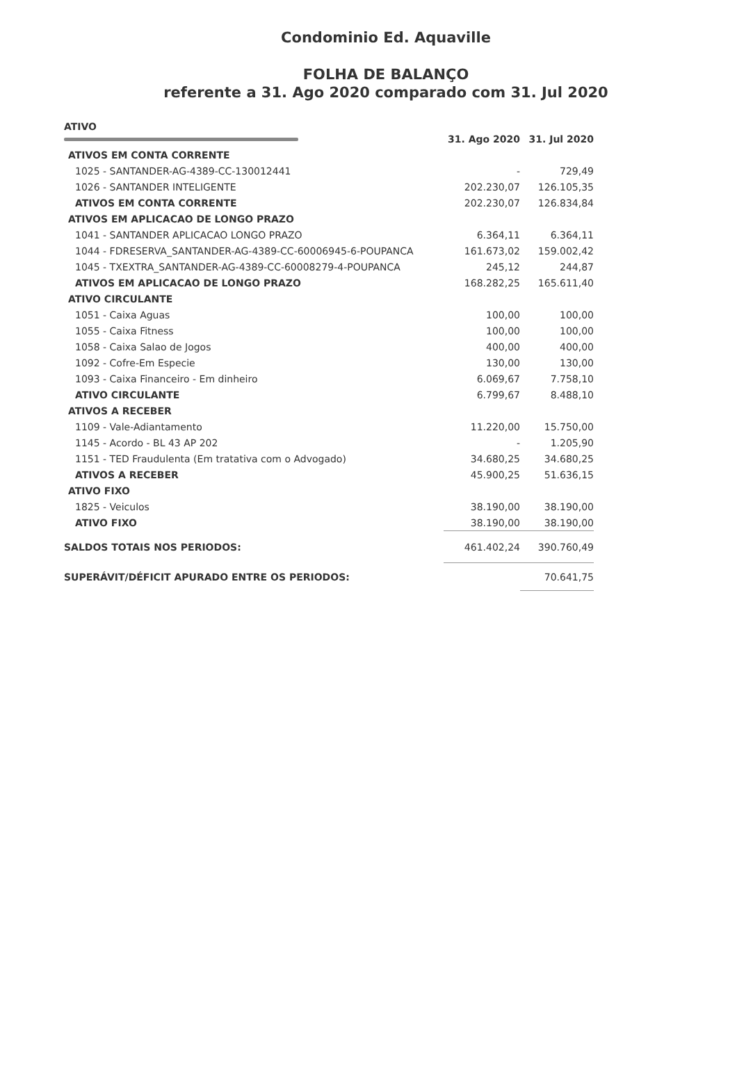Condominio Ed. Aquaville
FOLHA DE BALANÇO
referente a 31. Ago 2020 comparado com 31. Jul 2020
| ATIVO | 31. Ago 2020 | 31. Jul 2020 |
| ATIVOS EM CONTA CORRENTE | | |
| 1025 - SANTANDER-AG-4389-CC-130012441 | - | 729,49 |
| 1026 - SANTANDER INTELIGENTE | 202.230,07 | 126.105,35 |
| ATIVOS EM CONTA CORRENTE | 202.230,07 | 126.834,84 |
| ATIVOS EM APLICACAO DE LONGO PRAZO | | |
| 1041 - SANTANDER APLICACAO LONGO PRAZO | 6.364,11 | 6.364,11 |
| 1044 - FDRESERVA_SANTANDER-AG-4389-CC-60006945-6-POUPANCA | 161.673,02 | 159.002,42 |
| 1045 - TXEXTRA_SANTANDER-AG-4389-CC-60008279-4-POUPANCA | 245,12 | 244,87 |
| ATIVOS EM APLICACAO DE LONGO PRAZO | 168.282,25 | 165.611,40 |
| ATIVO CIRCULANTE | | |
| 1051 - Caixa Aguas | 100,00 | 100,00 |
| 1055 - Caixa Fitness | 100,00 | 100,00 |
| 1058 - Caixa Salao de Jogos | 400,00 | 400,00 |
| 1092 - Cofre-Em Especie | 130,00 | 130,00 |
| 1093 - Caixa Financeiro - Em dinheiro | 6.069,67 | 7.758,10 |
| ATIVO CIRCULANTE | 6.799,67 | 8.488,10 |
| ATIVOS A RECEBER | | |
| 1109 - Vale-Adiantamento | 11.220,00 | 15.750,00 |
| 1145 - Acordo - BL 43 AP 202 | - | 1.205,90 |
| 1151 - TED Fraudulenta (Em tratativa com o Advogado) | 34.680,25 | 34.680,25 |
| ATIVOS A RECEBER | 45.900,25 | 51.636,15 |
| ATIVO FIXO | | |
| 1825 - Veiculos | 38.190,00 | 38.190,00 |
| ATIVO FIXO | 38.190,00 | 38.190,00 |
| SALDOS TOTAIS NOS PERIODOS: | 461.402,24 | 390.760,49 |
| SUPERÁVIT/DÉFICIT APURADO ENTRE OS PERIODOS: | | 70.641,75 |